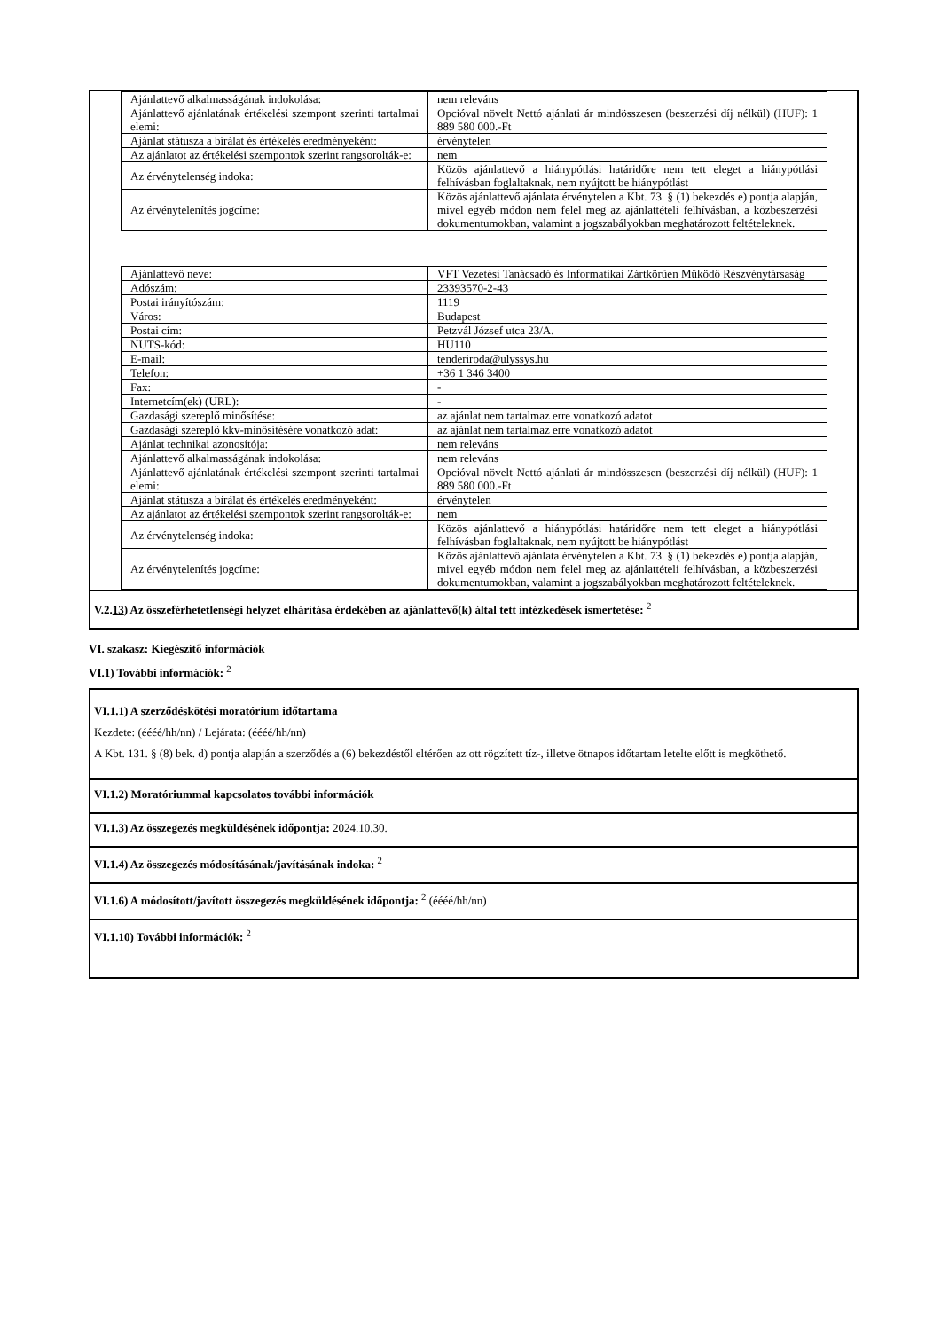| Ajánlattevő alkalmasságának indokolása: | nem releváns |
| Ajánlattevő ajánlatának értékelési szempont szerinti tartalmai elemi: | Opcióval növelt Nettó ajánlati ár mindösszesen (beszerzési díj nélkül) (HUF): 1 889 580 000.-Ft |
| Ajánlat státusza a bírálat és értékelés eredményeként: | érvénytelen |
| Az ajánlatot az értékelési szempontok szerint rangsorolták-e: | nem |
| Az érvénytelenség indoka: | Közös ajánlattevő a hiánypótlási határidőre nem tett eleget a hiánypótlási felhívásban foglaltaknak, nem nyújtott be hiánypótlást |
| Az érvénytelenítés jogcíme: | Közös ajánlattevő ajánlata érvénytelen a Kbt. 73. § (1) bekezdés e) pontja alapján, mivel egyéb módon nem felel meg az ajánlattételi felhívásban, a közbeszerzési dokumentumokban, valamint a jogszabályokban meghatározott feltételeknek. |
| Ajánlattevő neve: | VFT Vezetési Tanácsadó és Informatikai Zártkörűen Működő Részvénytársaság |
| Adószám: | 23393570-2-43 |
| Postai irányítószám: | 1119 |
| Város: | Budapest |
| Postai cím: | Petzvál József utca 23/A. |
| NUTS-kód: | HU110 |
| E-mail: | tenderiroda@ulyssys.hu |
| Telefon: | +36 1 346 3400 |
| Fax: | - |
| Internetcím(ek) (URL): | - |
| Gazdasági szereplő minősítése: | az ajánlat nem tartalmaz erre vonatkozó adatot |
| Gazdasági szereplő kkv-minősítésére vonatkozó adat: | az ajánlat nem tartalmaz erre vonatkozó adatot |
| Ajánlat technikai azonosítója: | nem releváns |
| Ajánlattevő alkalmasságának indokolása: | nem releváns |
| Ajánlattevő ajánlatának értékelési szempont szerinti tartalmai elemi: | Opcióval növelt Nettó ajánlati ár mindösszesen (beszerzési díj nélkül) (HUF): 1 889 580 000.-Ft |
| Ajánlat státusza a bírálat és értékelés eredményeként: | érvénytelen |
| Az ajánlatot az értékelési szempontok szerint rangsorolták-e: | nem |
| Az érvénytelenség indoka: | Közös ajánlattevő a hiánypótlási határidőre nem tett eleget a hiánypótlási felhívásban foglaltaknak, nem nyújtott be hiánypótlást |
| Az érvénytelenítés jogcíme: | Közös ajánlattevő ajánlata érvénytelen a Kbt. 73. § (1) bekezdés e) pontja alapján, mivel egyéb módon nem felel meg az ajánlattételi felhívásban, a közbeszerzési dokumentumokban, valamint a jogszabályokban meghatározott feltételeknek. |
V.2.13) Az összeférhetetlenségi helyzet elhárítása érdekében az ajánlattevő(k) által tett intézkedések ismertetése: <sup>2</sup>
VI. szakasz: Kiegészítő információk
VI.1) További információk: <sup>2</sup>
VI.1.1) A szerződéskötési moratórium időtartama
Kezdete: (éééé/hh/nn) / Lejárata: (éééé/hh/nn)
A Kbt. 131. § (8) bek. d) pontja alapján a szerződés a (6) bekezdéstől eltérően az ott rögzített tíz-, illetve ötnapos időtartam letelte előtt is megköthető.
VI.1.2) Moratóriummal kapcsolatos további információk
VI.1.3) Az összegezés megküldésének időpontja: 2024.10.30.
VI.1.4) Az összegezés módosításának/javításának indoka: <sup>2</sup>
VI.1.6) A módosított/javított összegezés megküldésének időpontja: <sup>2</sup> (éééé/hh/nn)
VI.1.10) További információk: <sup>2</sup>